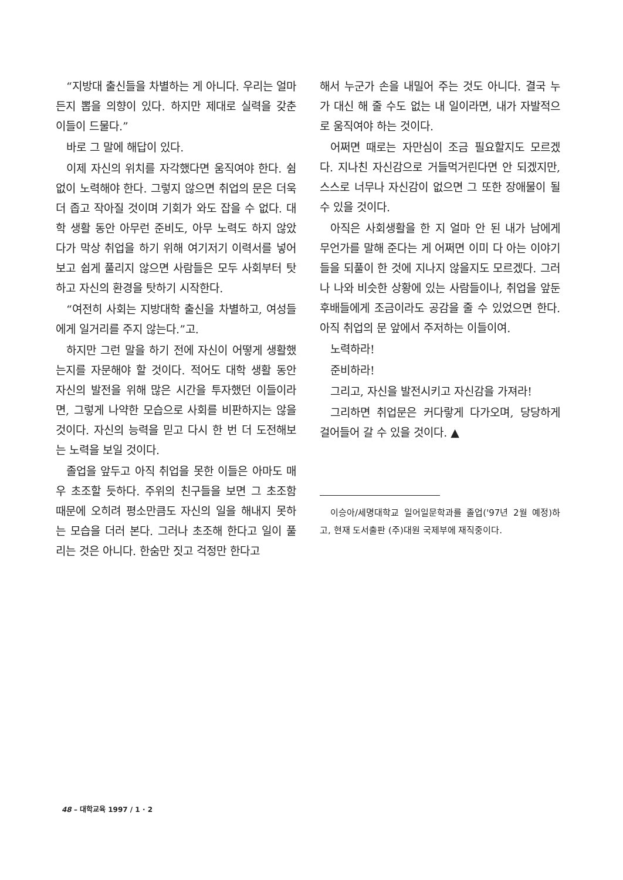“지방대 출신들을 차별하는 게 아니다. 우리는 얼마든지 뽑을 의향이 있다. 하지만 제대로 실력을 갖춘 이들이 드물다.”
바로 그 말에 해답이 있다.
이제 자신의 위치를 자각했다면 움직여야 한다. 쉼없이 노력해야 한다. 그렇지 않으면 취업의 문은 더욱더 좁고 작아질 것이며 기회가 와도 잡을 수 없다. 대학 생활 동안 아무런 준비도, 아무 노력도 하지 않았다가 막상 취업을 하기 위해 여기저기 이력서를 넣어보고 쉽게 풀리지 않으면 사람들은 모두 사회부터 탓하고 자신의 환경을 탓하기 시작한다.
“여전히 사회는 지방대학 출신을 차별하고, 여성들에게 일거리를 주지 않는다.”고.
하지만 그런 말을 하기 전에 자신이 어떻게 생활했는지를 자문해야 할 것이다. 적어도 대학 생활 동안 자신의 발전을 위해 많은 시간을 투자했던 이들이라면, 그렇게 나약한 모습으로 사회를 비판하지는 않을 것이다. 자신의 능력을 믿고 다시 한 번 더 도전해보는 노력을 보일 것이다.
졸업을 앞두고 아직 취업을 못한 이들은 아마도 매우 초조할 듯하다. 주위의 친구들을 보면 그 초조함 때문에 오히려 평소만큼도 자신의 일을 해내지 못하는 모습을 더러 본다. 그러나 초조해 한다고 일이 풀리는 것은 아니다. 한숨만 짓고 걱정만 한다고
해서 누군가 손을 내밀어 주는 것도 아니다. 결국 누가 대신 해 줄 수도 없는 내 일이라면, 내가 자발적으로 움직여야 하는 것이다.
어쩌면 때로는 자만심이 조금 필요할지도 모르겠다. 지나친 자신감으로 거들먹거린다면 안 되겠지만, 스스로 너무나 자신감이 없으면 그 또한 장애물이 될 수 있을 것이다.
아직은 사회생활을 한 지 얼마 안 된 내가 남에게 무언가를 말해 준다는 게 어쩌면 이미 다 아는 이야기들을 되풀이 한 것에 지나지 않을지도 모르겠다. 그러나 나와 비슷한 상황에 있는 사람들이나, 취업을 앞둔 후배들에게 조금이라도 공감을 줄 수 있었으면 한다. 아직 취업의 문 앞에서 주저하는 이들이여.
노력하라!
준비하라!
그리고, 자신을 발전시키고 자신감을 가져라!
그리하면 취업문은 커다랗게 다가오며, 당당하게 걸어들어 갈 수 있을 것이다. ▲
이승아/세명대학교 일어일문학과를 졸업('97년 2월 예정)하고, 현재 도서출판 (주)대원 국제부에 재직중이다.
48 – 대학교육 1997 / 1 · 2